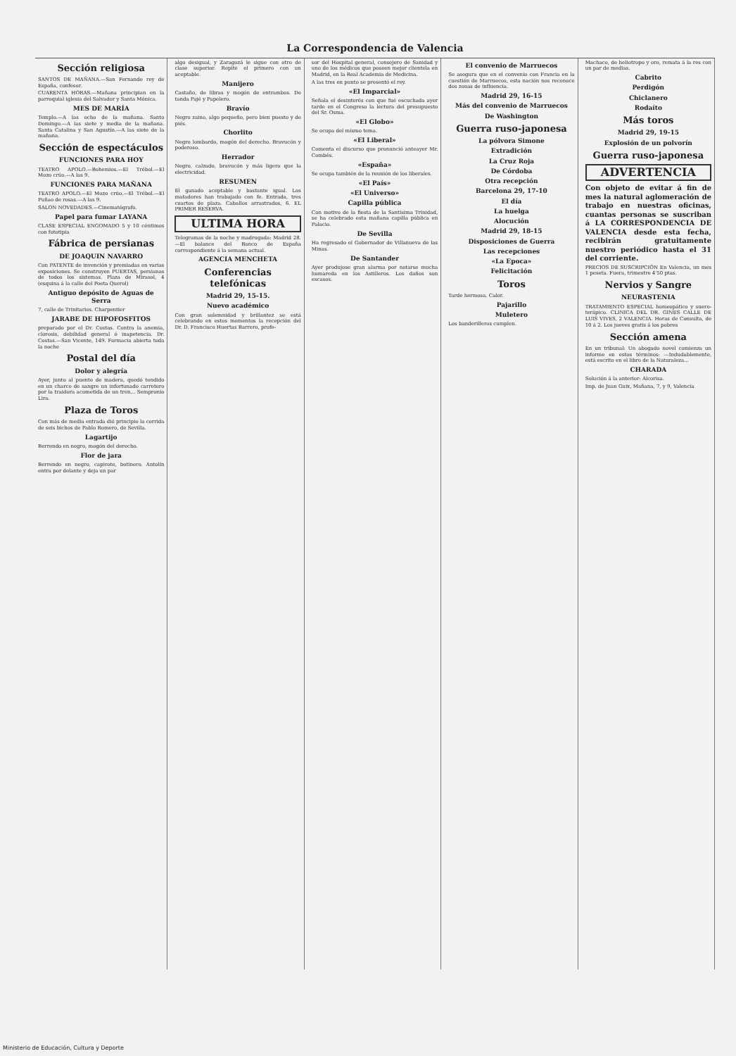La Correspondencia de Valencia
Sección religiosa
SANTOS DE MAÑANA.—San Fernando rey de España, confesor.
CUARENTA HORAS.—Mañana principian en la parroquial iglesia del Salvador y Santa Mónica.
MES DE MARÍA
Templo.—A las ocho de la mañana. Santo Domingo.—A las siete y media de la mañana. Santa Catalina y San Agustín.—A las siete de la mañana.
Sección de espectáculos
FUNCIONES PARA HOY
TEATRO APOLO.—Bohemios.—El Trébol.—El Mozo crúo.—A las 9.
FUNCIONES PARA MAÑANA
TEATRO APOLO.—El Mozo crúo.—El Trébol.—El Puñao de rosas.—A las 9.
SALON NOVEDADES.—Cinematógrafo.
Papel para fumar LAYANA
CLASE ESPECIAL ENGOMADO 5 y 10 céntimos con fototipia
Fábrica de persianas
DE JOAQUIN NAVARRO
Con PATENTE de invención y premiadas en varias exposiciones. Se construyen PUERTAS, persianas de todos los sistemas. Plaza de Mirasol, 4 (esquina á la calle del Poeta Querol)
Antiguo depósito de Aguas de Serra
7, calle de Trinitarios. Charpentier
JARABE DE HIPOFOSFITOS
preparado por el Dr. Costas. Contra la anemia, clorosis, debilidad general ó inapetencia. Dr. Costas.—San Vicente, 149. Farmacia abierta toda la noche
Postal del día
Dolor y alegría
Ayer, junto al puente de madera, quedó tendido en un charco de sangre un infortunado carretero por la traidora acometida de un tren... Sempronio Lira.
Plaza de Toros
Con más de media entrada dió principio la corrida de seis bichos de Pablo Romero, de Sevilla.
Lagartijo
Berrendo en negro, mogón del derecho.
Flor de jara
Berrendo en negro, capirote, botinero. Antolín entra por delante y deja un par
algo desigual, y Zaragozá le sigue con otro de clase superior. Repite el primero con un aceptable.
Manijero
Castaño, de libras y mogón de entrambos. De tanda Pajé y Papelero.
Bravío
Negro zaino, algo pequeño, pero bien puesto y de piés.
Chorlito
Negro lombardo, mogón del derecho. Bravucón y poderoso.
Herrador
Negro, calzado, bravucón y más ligero que la electricidad.
RESUMEN
El ganado aceptable y bastante igual. Los matadores han trabajado con fe. Entrada, tres cuartos de plaza. Caballos arrastrados, 6. EL PRIMER RESERVA.
ULTIMA HORA
Telegramas de la noche y madrugada: Madrid 28.—El balance del Banco de España correspondiente á la semana actual.
AGENCIA MENCHETA
Conferencias telefónicas
Madrid 29, 15-15.
Nuevo académico
Con gran solemnidad y brillantez se está celebrando en estos momentos la recepción del Dr. D. Francisco Huertas Barrero, profe-
sor del Hospital general, consejero de Sanidad y uno de los médicos que poseen mejor clientela en Madrid, en la Real Academia de Medicina.
A las tres en punto se presentó el rey.
«El Imparcial»
Señala el desinterés con que fué escuchada ayer tarde en el Congreso la lectura del presupuesto del Sr. Osma.
«El Globo»
Se ocupa del mismo tema.
«El Liberal»
Comenta el discurso que pronunció anteayer Mr. Combés.
«España»
Se ocupa también de la reunión de los liberales.
«El País»
«El Universo»
Capilla pública
Con motivo de la fiesta de la Santísima Trinidad, se ha celebrado esta mañana capilla pública en Palacio.
De Sevilla
Ha regresado el Gobernador de Villanueva de las Minas.
De Santander
Ayer produjose gran alarma por notarse mucha humareda en los Astilleros. Los daños son escasos.
El convenio de Marruecos
Se asegura que en el convenio con Francia en la cuestión de Marruecos, esta nación nos reconoce dos zonas de influencia.
Madrid 29, 16-15
Más del convenio de Marruecos
De Washington
Guerra ruso-japonesa
La pólvora Simone
Extradición
La Cruz Roja
De Córdoba
Otra recepción
Barcelona 29, 17-10
El día
La huelga
Alocución
Madrid 29, 18-15
Disposiciones de Guerra
Las recepciones
«La Epoca»
Felicitación
Toros
Tarde hermosa. Calor.
Pajarillo
Muletero
Los banderilleros cumplen.
Machaco, de heliotropo y oro, remata á la res con un par de medias.
Cabrito
Perdigón
Chiclanero
Rodaíto
Más toros
Madrid 29, 19-15
Explosión de un polvorín
Guerra ruso-japonesa
ADVERTENCIA
Con objeto de evitar á fin de mes la natural aglomeración de trabajo en nuestras oficinas, cuantas personas se suscriban á LA CORRESPONDENCIA DE VALENCIA desde esta fecha, recibirán gratuitamente nuestro periódico hasta el 31 del corriente.
PRECIOS DE SUSCRIPCIÓN En Valencia, un mes 1 peseta. Fuera, trimestre 4'50 ptas.
Nervios y Sangre
NEURASTENIA
TRATAMIENTO ESPECIAL homeopático y suero-terápico. CLINICA DEL DR. GINES CALLE DE LUIS VIVES, 2 VALENCIA. Horas de Consulta, de 10 á 2. Los jueves gratis á los pobres
Sección amena
En un tribunal: Un abogado novel comienza un informe en estos términos: —Indudablemente, está escrito en el libro de la Naturaleza...
CHARADA
Solución á la anterior: Alcorisa.
Imp. de Juan Guix, Mañana, 7, y 9, Valencia
Ministerio de Educación, Cultura y Deporte